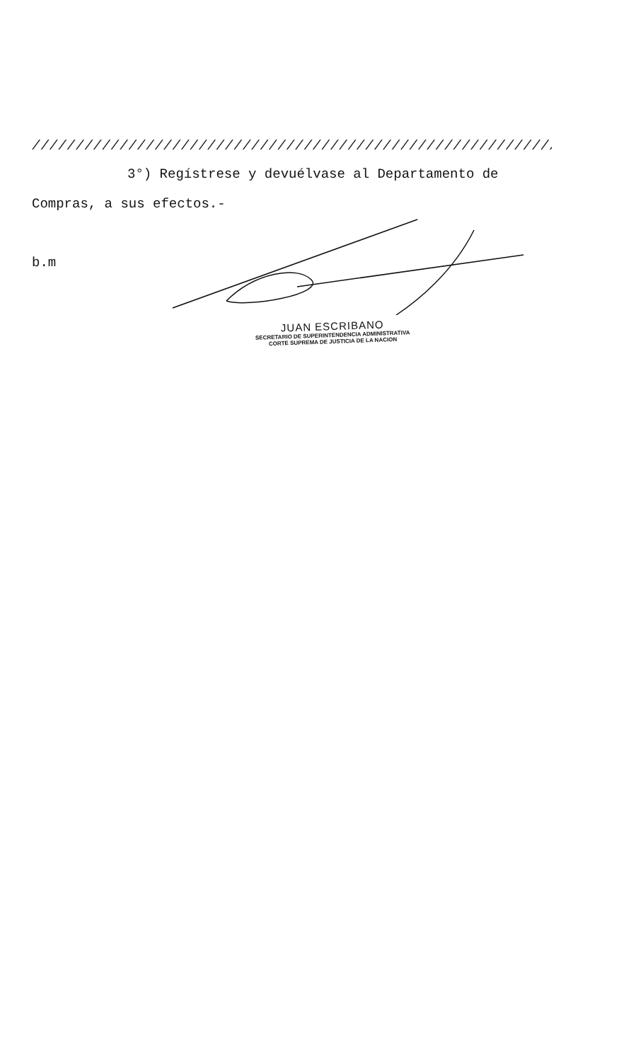/////////////////////////////////////////////////////////////////////
3°) Regístrese y devuélvase al Departamento de
Compras, a sus efectos.-
b.m
JUAN ESCRIBANO
SECRETARIO DE SUPERINTENDENCIA ADMINISTRATIVA
CORTE SUPREMA DE JUSTICIA DE LA NACION